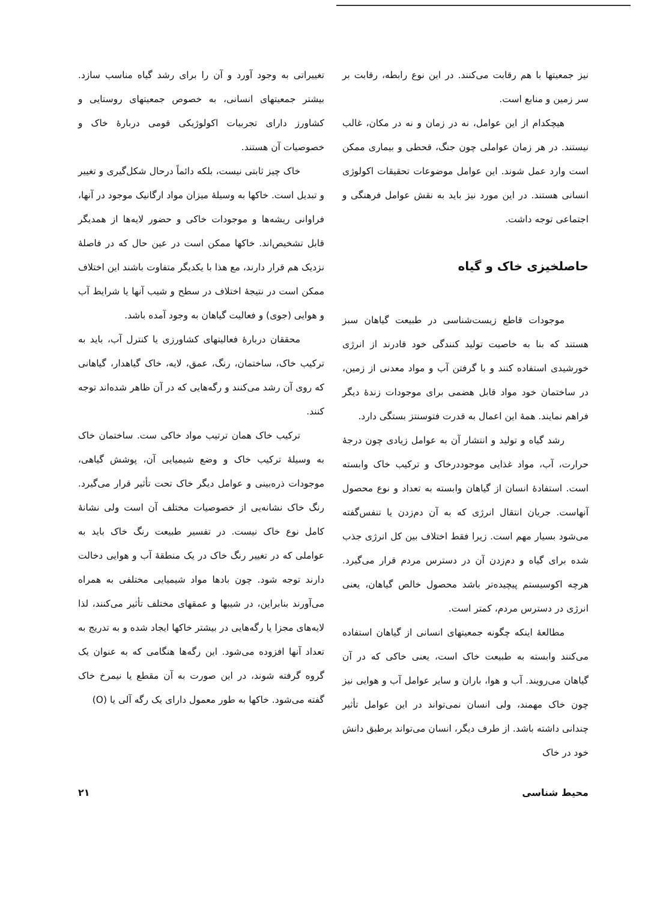نیز جمعیتها با هم رقابت می‌کنند. در این نوع رابطه، رقابت بر سر زمین و منابع است.
هیچکدام از این عوامل، نه در زمان و نه در مکان، غالب نیستند. در هر زمان عواملی چون جنگ، قحطی و بیماری ممکن است وارد عمل شوند. این عوامل موضوعات تحقیقات اکولوژی انسانی هستند. در این مورد نیز باید به نقش عوامل فرهنگی و اجتماعی توجه داشت.
حاصلخیزی خاک و گیاه
موجودات قاطع زیست‌شناسی در طبیعت گیاهان سبز هستند که بنا به خاصیت تولید کنندگی خود قادرند از انرژی خورشیدی استفاده کنند و با گرفتن آب و مواد معدنی از زمین، در ساختمان خود مواد قابل هضمی برای موجودات زندهٔ دیگر فراهم نمایند. همهٔ این اعمال به قدرت فتوسنتز بستگی دارد.
رشد گیاه و تولید و انتشار آن به عوامل زیادی چون درجهٔ حرارت، آب، مواد غذایی موجوددرخاک و ترکیب خاک وابسته است. استفادهٔ انسان از گیاهان وابسته به تعداد و نوع محصول آنهاست. جریان انتقال انرژی که به آن دم‌زدن یا تنفس‌گفته می‌شود بسیار مهم است. زیرا فقط اختلاف بین کل انرژی جذب شده برای گیاه و دم‌زدن آن در دسترس مردم قرار می‌گیرد. هرچه اکوسیستم پیچیده‌تر باشد محصول خالص گیاهان، یعنی انرژی در دسترس مردم، کمتر است.
مطالعهٔ اینکه چگونه جمعیتهای انسانی از گیاهان استفاده می‌کنند وابسته به طبیعت خاک است، یعنی خاکی که در آن گیاهان می‌رویند. آب و هوا، باران و سایر عوامل آب و هوایی نیز چون خاک مهمند، ولی انسان نمی‌تواند در این عوامل تأثیر چندانی داشته باشد. از طرف دیگر، انسان می‌تواند برطبق دانش خود در خاک
تغییراتی به وجود آورد و آن را برای رشد گیاه مناسب سازد. بیشتر جمعیتهای انسانی، به خصوص جمعیتهای روستایی و کشاورز دارای تجربیات اکولوژیکی قومی دربارهٔ خاک و خصوصیات آن هستند.
خاک چیز ثابتی نیست، بلکه دائماً درحال شکل‌گیری و تغییر و تبدیل است. خاکها به وسیلهٔ میزان مواد ارگانیک موجود در آنها، فراوانی ریشه‌ها و موجودات خاکی و حضور لایه‌ها از همدیگر قابل تشخیص‌اند. خاکها ممکن است در عین حال که در فاصلهٔ نزدیک هم قرار دارند، مع هذا با یکدیگر متفاوت باشند این اختلاف ممکن است در نتیجهٔ اختلاف در سطح و شیب آنها یا شرایط آب و هوایی (جوی) و فعالیت گیاهان به وجود آمده باشد.
محققان دربارهٔ فعالیتهای کشاورزی یا کنترل آب، باید به ترکیب خاک، ساختمان، رنگ، عمق، لایه، خاک گیاهدار، گیاهانی که روی آن رشد می‌کنند و رگه‌هایی که در آن ظاهر شده‌اند توجه کنند.
ترکیب خاک همان ترتیب مواد خاکی ست. ساختمان خاک به وسیلهٔ ترکیب خاک و وضع شیمیایی آن، پوشش گیاهی، موجودات ذره‌بینی و عوامل دیگر خاک تحت تأثیر قرار می‌گیرد. رنگ خاک نشانه‌یی از خصوصیات مختلف آن است ولی نشانهٔ کامل نوع خاک نیست. در تفسیر طبیعت رنگ خاک باید به عواملی که در تغییر رنگ خاک در یک منطقهٔ آب و هوایی دخالت دارند توجه شود. چون بادها مواد شیمیایی مختلفی به همراه می‌آورند بنابراین، در شیبها و عمقهای مختلف تأثیر می‌کنند، لذا لایه‌های مجزا یا رگه‌هایی در بیشتر خاکها ایجاد شده و به تدریج به تعداد آنها افزوده می‌شود. این رگه‌ها هنگامی که به عنوان یک گروه گرفته شوند، در این صورت به آن مقطع یا نیمرخ خاک گفته می‌شود. خاکها به طور معمول دارای یک رگه آلی یا (O)
محیط شناسی ۲۱